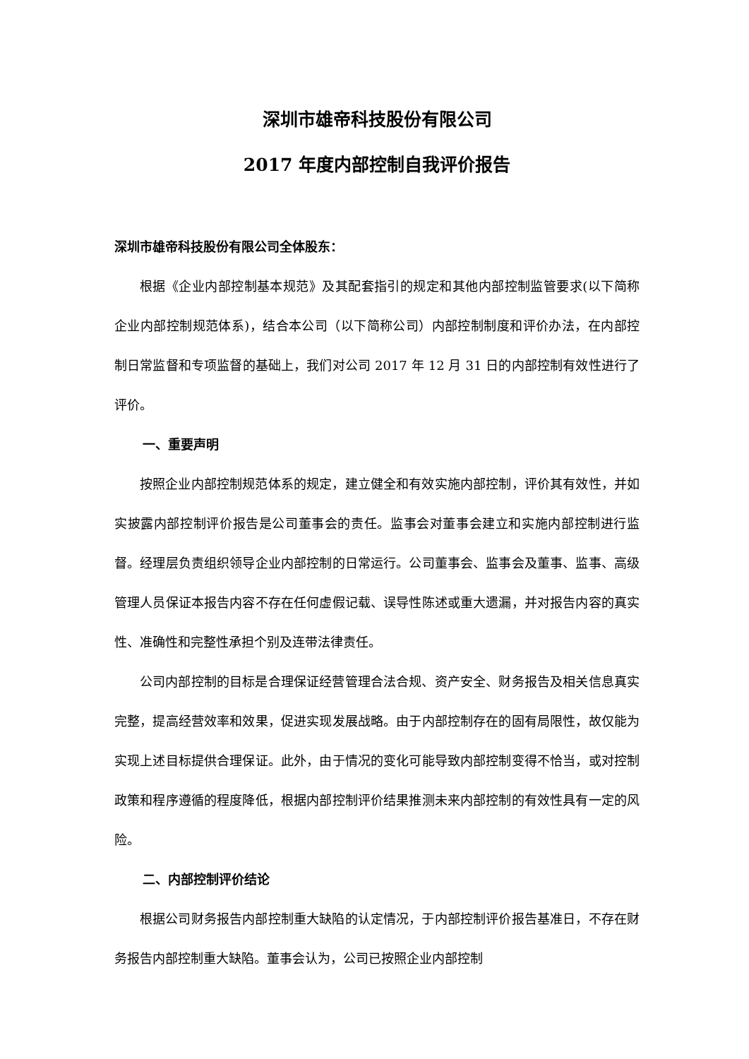深圳市雄帝科技股份有限公司
2017 年度内部控制自我评价报告
深圳市雄帝科技股份有限公司全体股东：
根据《企业内部控制基本规范》及其配套指引的规定和其他内部控制监管要求(以下简称企业内部控制规范体系)，结合本公司（以下简称公司）内部控制制度和评价办法，在内部控制日常监督和专项监督的基础上，我们对公司 2017 年 12 月 31 日的内部控制有效性进行了评价。
一、重要声明
按照企业内部控制规范体系的规定，建立健全和有效实施内部控制，评价其有效性，并如实披露内部控制评价报告是公司董事会的责任。监事会对董事会建立和实施内部控制进行监督。经理层负责组织领导企业内部控制的日常运行。公司董事会、监事会及董事、监事、高级管理人员保证本报告内容不存在任何虚假记载、误导性陈述或重大遗漏，并对报告内容的真实性、准确性和完整性承担个别及连带法律责任。
公司内部控制的目标是合理保证经营管理合法合规、资产安全、财务报告及相关信息真实完整，提高经营效率和效果，促进实现发展战略。由于内部控制存在的固有局限性，故仅能为实现上述目标提供合理保证。此外，由于情况的变化可能导致内部控制变得不恰当，或对控制政策和程序遵循的程度降低，根据内部控制评价结果推测未来内部控制的有效性具有一定的风险。
二、内部控制评价结论
根据公司财务报告内部控制重大缺陷的认定情况，于内部控制评价报告基准日，不存在财务报告内部控制重大缺陷。董事会认为，公司已按照企业内部控制